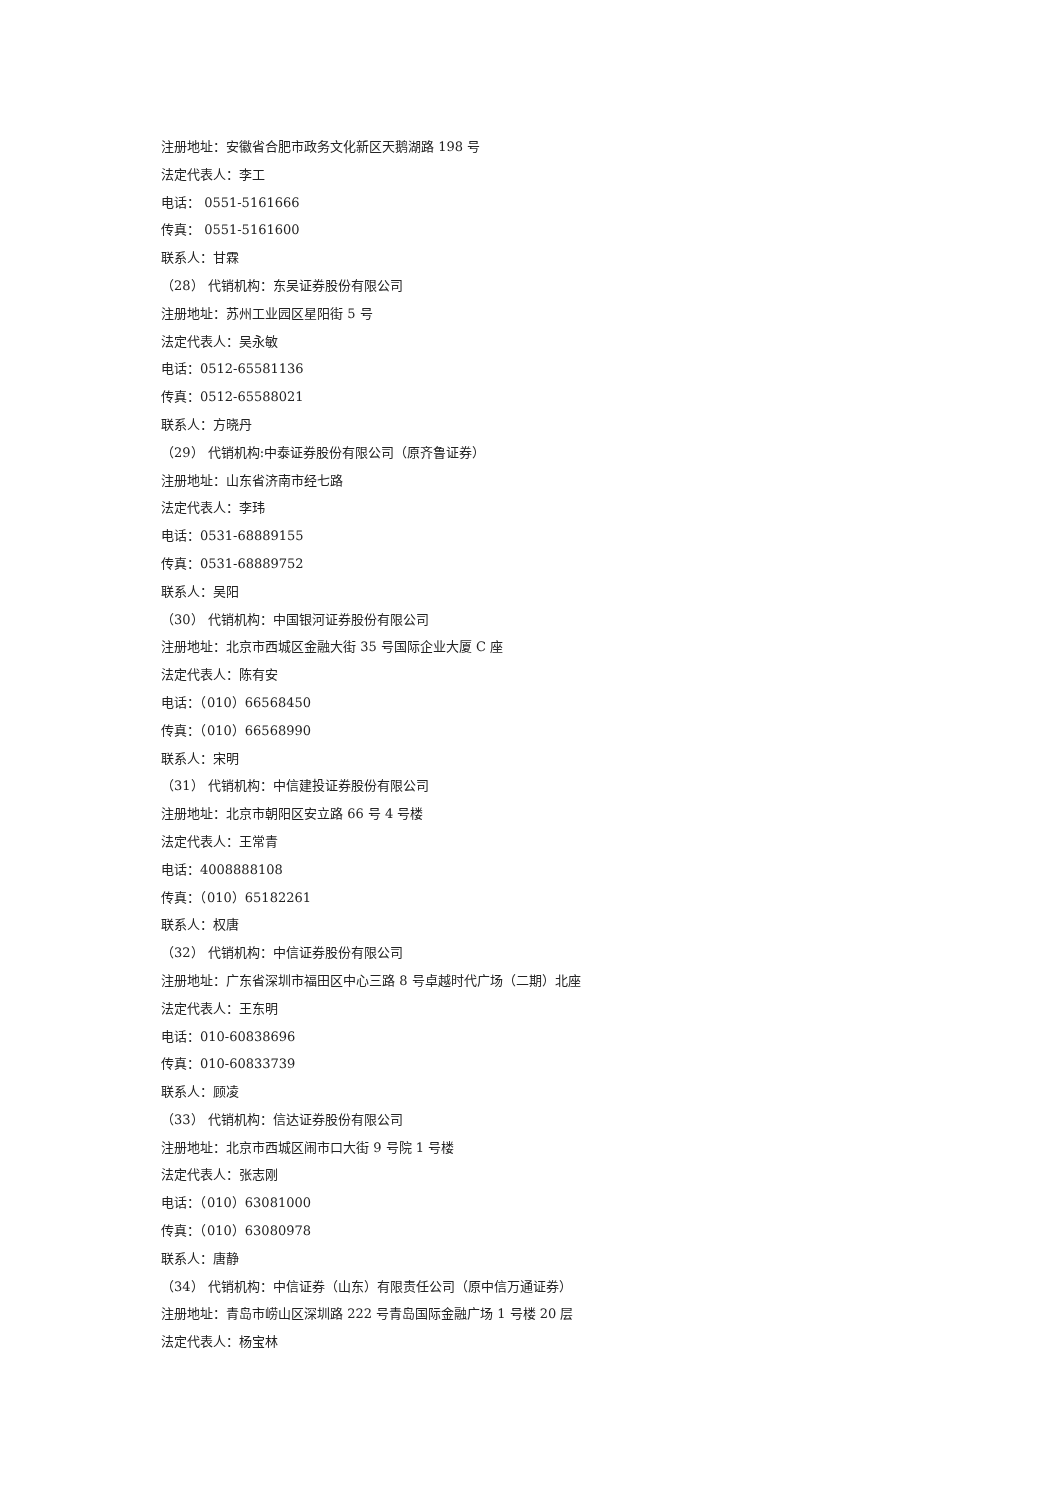注册地址：安徽省合肥市政务文化新区天鹅湖路 198 号
法定代表人：李工
电话： 0551-5161666
传真： 0551-5161600
联系人：甘霖
（28） 代销机构：东吴证券股份有限公司
注册地址：苏州工业园区星阳街 5 号
法定代表人：吴永敏
电话：0512-65581136
传真：0512-65588021
联系人：方晓丹
（29） 代销机构:中泰证券股份有限公司（原齐鲁证券）
注册地址：山东省济南市经七路
法定代表人：李玮
电话：0531-68889155
传真：0531-68889752
联系人：吴阳
（30） 代销机构：中国银河证券股份有限公司
注册地址：北京市西城区金融大街 35 号国际企业大厦 C 座
法定代表人：陈有安
电话：（010）66568450
传真：（010）66568990
联系人：宋明
（31） 代销机构：中信建投证券股份有限公司
注册地址：北京市朝阳区安立路 66 号 4 号楼
法定代表人：王常青
电话：4008888108
传真：（010）65182261
联系人：权唐
（32） 代销机构：中信证券股份有限公司
注册地址：广东省深圳市福田区中心三路 8 号卓越时代广场（二期）北座
法定代表人：王东明
电话：010-60838696
传真：010-60833739
联系人：顾凌
（33） 代销机构：信达证券股份有限公司
注册地址：北京市西城区闹市口大街 9 号院 1 号楼
法定代表人：张志刚
电话：（010）63081000
传真：（010）63080978
联系人：唐静
（34） 代销机构：中信证券（山东）有限责任公司（原中信万通证券）
注册地址：青岛市崂山区深圳路 222 号青岛国际金融广场 1 号楼 20 层
法定代表人：杨宝林